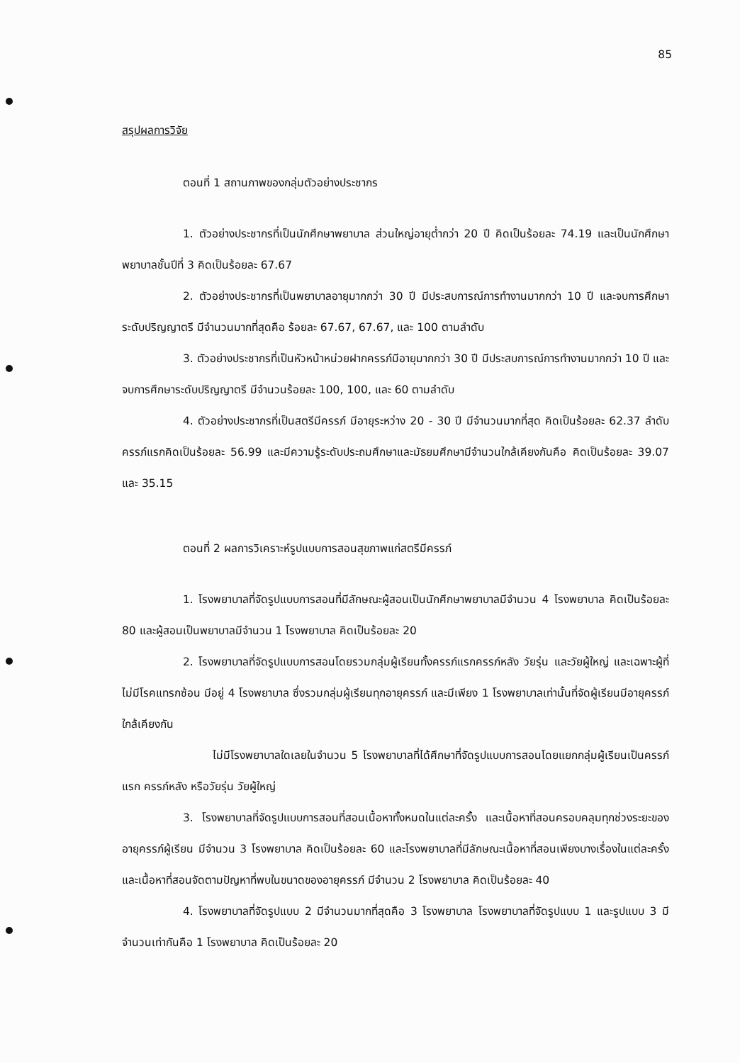85
สรุปผลการวิจัย
ตอนที่ 1 สถานภาพของกลุ่มตัวอย่างประชากร
1. ตัวอย่างประชากรที่เป็นนักศึกษาพยาบาล ส่วนใหญ่อายุต่ำกว่า 20 ปี คิดเป็นร้อยละ 74.19 และเป็นนักศึกษาพยาบาลชั้นปีที่ 3 คิดเป็นร้อยละ 67.67
2. ตัวอย่างประชากรที่เป็นพยาบาลอายุมากกว่า 30 ปี มีประสบการณ์การทำงานมากกว่า 10 ปี และจบการศึกษาระดับปริญญาตรี มีจำนวนมากที่สุดคือ ร้อยละ 67.67, 67.67, และ 100 ตามลำดับ
3. ตัวอย่างประชากรที่เป็นหัวหน้าหน่วยฝากครรภ์มีอายุมากกว่า 30 ปี มีประสบการณ์การทำงานมากกว่า 10 ปี และจบการศึกษาระดับปริญญาตรี มีจำนวนร้อยละ 100, 100, และ 60 ตามลำดับ
4. ตัวอย่างประชากรที่เป็นสตรีมีครรภ์ มีอายุระหว่าง 20 - 30 ปี มีจำนวนมากที่สุด คิดเป็นร้อยละ 62.37 ลำดับครรภ์แรกคิดเป็นร้อยละ 56.99 และมีความรู้ระดับประถมศึกษาและมัธยมศึกษามีจำนวนใกล้เคียงกันคือ คิดเป็นร้อยละ 39.07 และ 35.15
ตอนที่ 2 ผลการวิเคราะห์รูปแบบการสอนสุขภาพแก่สตรีมีครรภ์
1. โรงพยาบาลที่จัดรูปแบบการสอนที่มีลักษณะผู้สอนเป็นนักศึกษาพยาบาลมีจำนวน 4 โรงพยาบาล คิดเป็นร้อยละ 80 และผู้สอนเป็นพยาบาลมีจำนวน 1 โรงพยาบาล คิดเป็นร้อยละ 20
2. โรงพยาบาลที่จัดรูปแบบการสอนโดยรวมกลุ่มผู้เรียนทั้งครรภ์แรกครรภ์หลัง วัยรุ่น และวัยผู้ใหญ่ และเฉพาะผู้ที่ไม่มีโรคแทรกซ้อน มีอยู่ 4 โรงพยาบาล ซึ่งรวมกลุ่มผู้เรียนทุกอายุครรภ์ และมีเพียง 1 โรงพยาบาลเท่านั้นที่จัดผู้เรียนมีอายุครรภ์ใกล้เคียงกัน
ไม่มีโรงพยาบาลใดเลยในจำนวน 5 โรงพยาบาลที่ได้ศึกษาที่จัดรูปแบบการสอนโดยแยกกลุ่มผู้เรียนเป็นครรภ์แรก ครรภ์หลัง หรือวัยรุ่น วัยผู้ใหญ่
3. โรงพยาบาลที่จัดรูปแบบการสอนที่สอนเนื้อหาทั้งหมดในแต่ละครั้ง และเนื้อหาที่สอนครอบคลุมทุกช่วงระยะของอายุครรภ์ผู้เรียน มีจำนวน 3 โรงพยาบาล คิดเป็นร้อยละ 60 และโรงพยาบาลที่มีลักษณะเนื้อหาที่สอนเพียงบางเรื่องในแต่ละครั้ง และเนื้อหาที่สอนจัดตามปัญหาที่พบในขนาดของอายุครรภ์ มีจำนวน 2 โรงพยาบาล คิดเป็นร้อยละ 40
4. โรงพยาบาลที่จัดรูปแบบ 2 มีจำนวนมากที่สุดคือ 3 โรงพยาบาล โรงพยาบาลที่จัดรูปแบบ 1 และรูปแบบ 3 มีจำนวนเท่ากันคือ 1 โรงพยาบาล คิดเป็นร้อยละ 20